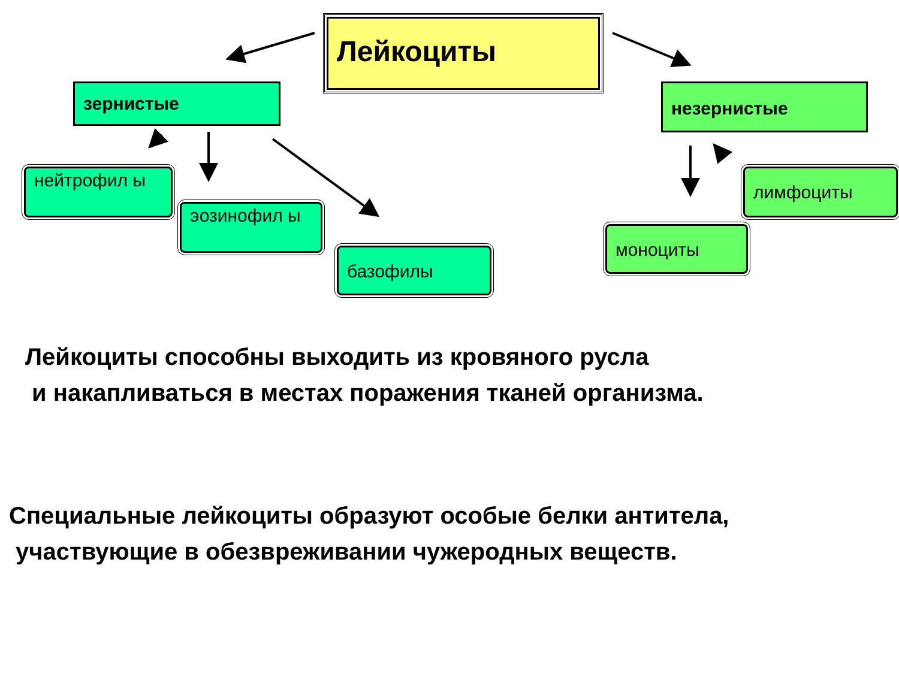Лейкоциты
зернистые незернистые
нейтрофил ы
эозинофил ы
базофилы
лимфоциты
моноциты
Лейкоциты способны выходить из кровяного русла
и накапливаться в местах поражения тканей организма.
Специальные лейкоциты образуют особые белки антитела,
участвующие в обезвреживании чужеродных веществ.